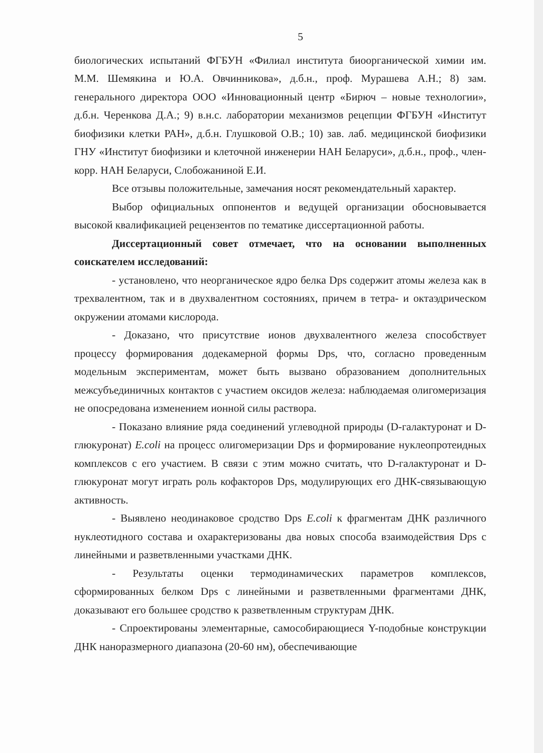5
биологических испытаний ФГБУН «Филиал института биоорганической химии им. М.М. Шемякина и Ю.А. Овчинникова», д.б.н., проф. Мурашева А.Н.; 8) зам. генерального директора ООО «Инновационный центр «Бирюч – новые технологии», д.б.н. Черенкова Д.А.; 9) в.н.с. лаборатории механизмов рецепции ФГБУН «Институт биофизики клетки РАН», д.б.н. Глушковой О.В.; 10) зав. лаб. медицинской биофизики ГНУ «Институт биофизики и клеточной инженерии НАН Беларуси», д.б.н., проф., член-корр. НАН Беларуси, Слобожаниной Е.И.
Все отзывы положительные, замечания носят рекомендательный характер.
Выбор официальных оппонентов и ведущей организации обосновывается высокой квалификацией рецензентов по тематике диссертационной работы.
Диссертационный совет отмечает, что на основании выполненных соискателем исследований:
- установлено, что неорганическое ядро белка Dps содержит атомы железа как в трехвалентном, так и в двухвалентном состояниях, причем в тетра- и октаэдрическом окружении атомами кислорода.
- Доказано, что присутствие ионов двухвалентного железа способствует процессу формирования додекамерной формы Dps, что, согласно проведенным модельным экспериментам, может быть вызвано образованием дополнительных межсубъединичных контактов с участием оксидов железа: наблюдаемая олигомеризация не опосредована изменением ионной силы раствора.
- Показано влияние ряда соединений углеводной природы (D-галактуронат и D-глюкуронат) E.coli на процесс олигомеризации Dps и формирование нуклеопротеидных комплексов с его участием. В связи с этим можно считать, что D-галактуронат и D-глюкуронат могут играть роль кофакторов Dps, модулирующих его ДНК-связывающую активность.
- Выявлено неодинаковое сродство Dps E.coli к фрагментам ДНК различного нуклеотидного состава и охарактеризованы два новых способа взаимодействия Dps с линейными и разветвленными участками ДНК.
- Результаты оценки термодинамических параметров комплексов, сформированных белком Dps с линейными и разветвленными фрагментами ДНК, доказывают его большее сродство к разветвленным структурам ДНК.
- Спроектированы элементарные, самособирающиеся Y-подобные конструкции ДНК наноразмерного диапазона (20-60 нм), обеспечивающие